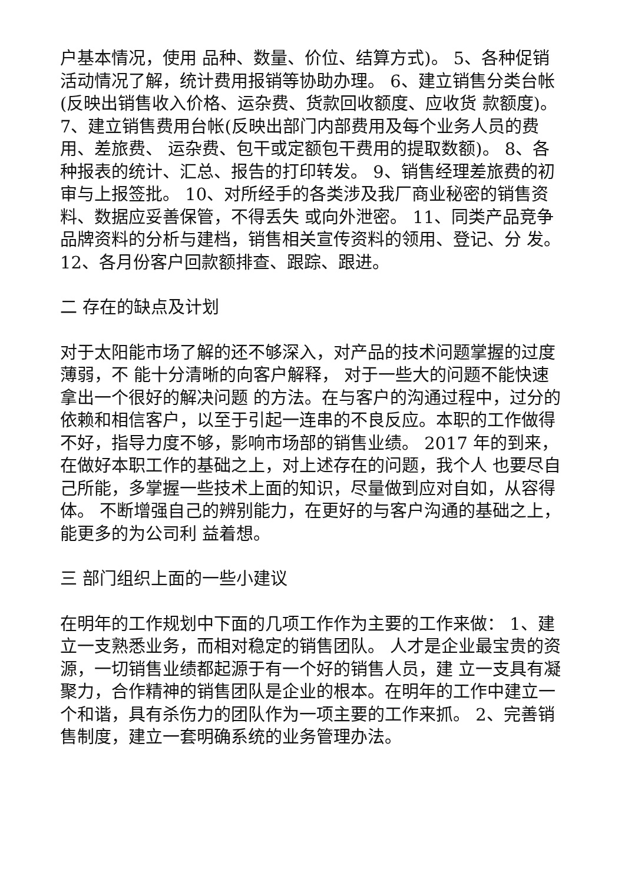户基本情况，使用 品种、数量、价位、结算方式)。 5、各种促销活动情况了解，统计费用报销等协助办理。 6、建立销售分类台帐(反映出销售收入价格、运杂费、货款回收额度、应收货 款额度)。 7、建立销售费用台帐(反映出部门内部费用及每个业务人员的费用、差旅费、 运杂费、包干或定额包干费用的提取数额)。 8、各种报表的统计、汇总、报告的打印转发。 9、销售经理差旅费的初审与上报签批。 10、对所经手的各类涉及我厂商业秘密的销售资料、数据应妥善保管，不得丢失 或向外泄密。 11、同类产品竞争品牌资料的分析与建档，销售相关宣传资料的领用、登记、分 发。 12、各月份客户回款额排查、跟踪、跟进。
二 存在的缺点及计划
对于太阳能市场了解的还不够深入，对产品的技术问题掌握的过度薄弱，不 能十分清晰的向客户解释， 对于一些大的问题不能快速拿出一个很好的解决问题 的方法。在与客户的沟通过程中，过分的依赖和相信客户，以至于引起一连串的不良反应。本职的工作做得不好，指导力度不够，影响市场部的销售业绩。 2017 年的到来，在做好本职工作的基础之上，对上述存在的问题，我个人 也要尽自己所能，多掌握一些技术上面的知识，尽量做到应对自如，从容得体。 不断增强自己的辨别能力，在更好的与客户沟通的基础之上，能更多的为公司利 益着想。
三 部门组织上面的一些小建议
在明年的工作规划中下面的几项工作作为主要的工作来做： 1、建立一支熟悉业务，而相对稳定的销售团队。 人才是企业最宝贵的资源，一切销售业绩都起源于有一个好的销售人员，建 立一支具有凝聚力，合作精神的销售团队是企业的根本。在明年的工作中建立一 个和谐，具有杀伤力的团队作为一项主要的工作来抓。 2、完善销售制度，建立一套明确系统的业务管理办法。